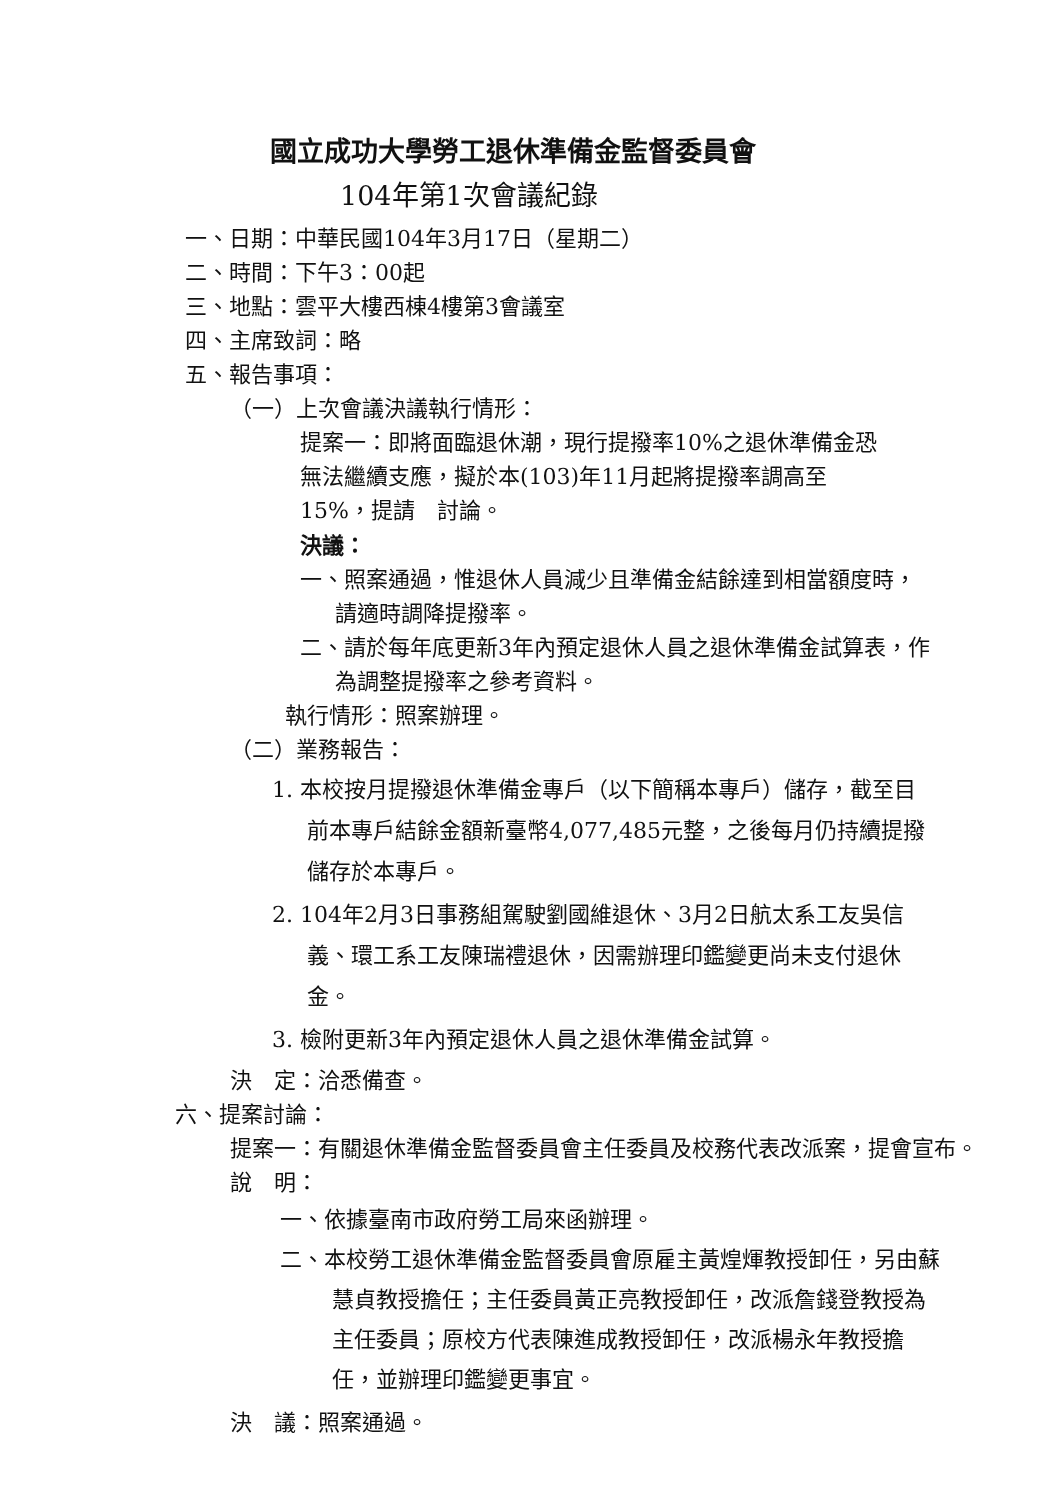國立成功大學勞工退休準備金監督委員會
104年第1次會議紀錄
一、日期：中華民國104年3月17日（星期二）
二、時間：下午3：00起
三、地點：雲平大樓西棟4樓第3會議室
四、主席致詞：略
五、報告事項：
（一）上次會議決議執行情形：
提案一：即將面臨退休潮，現行提撥率10%之退休準備金恐無法繼續支應，擬於本(103)年11月起將提撥率調高至15%，提請　討論。
決議：
一、照案通過，惟退休人員減少且準備金結餘達到相當額度時，請適時調降提撥率。
二、請於每年底更新3年內預定退休人員之退休準備金試算表，作為調整提撥率之參考資料。
執行情形：照案辦理。
（二）業務報告：
1. 本校按月提撥退休準備金專戶（以下簡稱本專戶）儲存，截至目前本專戶結餘金額新臺幣4,077,485元整，之後每月仍持續提撥儲存於本專戶。
2. 104年2月3日事務組駕駛劉國維退休、3月2日航太系工友吳信義、環工系工友陳瑞禮退休，因需辦理印鑑變更尚未支付退休金。
3. 檢附更新3年內預定退休人員之退休準備金試算。
決　定：洽悉備查。
六、提案討論：
提案一：有關退休準備金監督委員會主任委員及校務代表改派案，提會宣布。
說　明：
一、依據臺南市政府勞工局來函辦理。
二、本校勞工退休準備金監督委員會原雇主黃煌煇教授卸任，另由蘇慧貞教授擔任；主任委員黃正亮教授卸任，改派詹錢登教授為主任委員；原校方代表陳進成教授卸任，改派楊永年教授擔任，並辦理印鑑變更事宜。
決　議：照案通過。